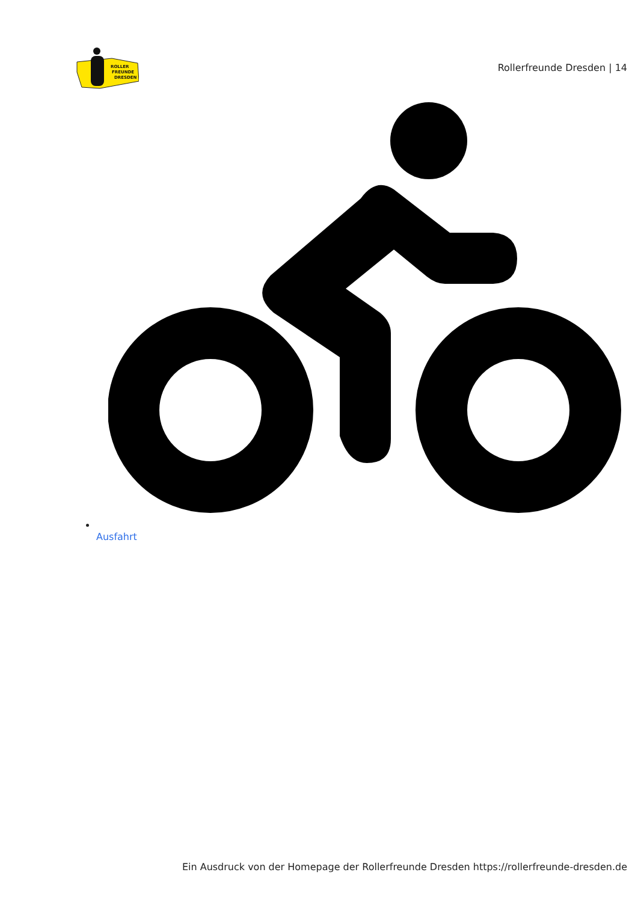ROLLER
FREUNDE
DRESDEN
Rollerfreunde Dresden | 14
Ausfahrt
Ein Ausdruck von der Homepage der Rollerfreunde Dresden https://rollerfreunde-dresden.de